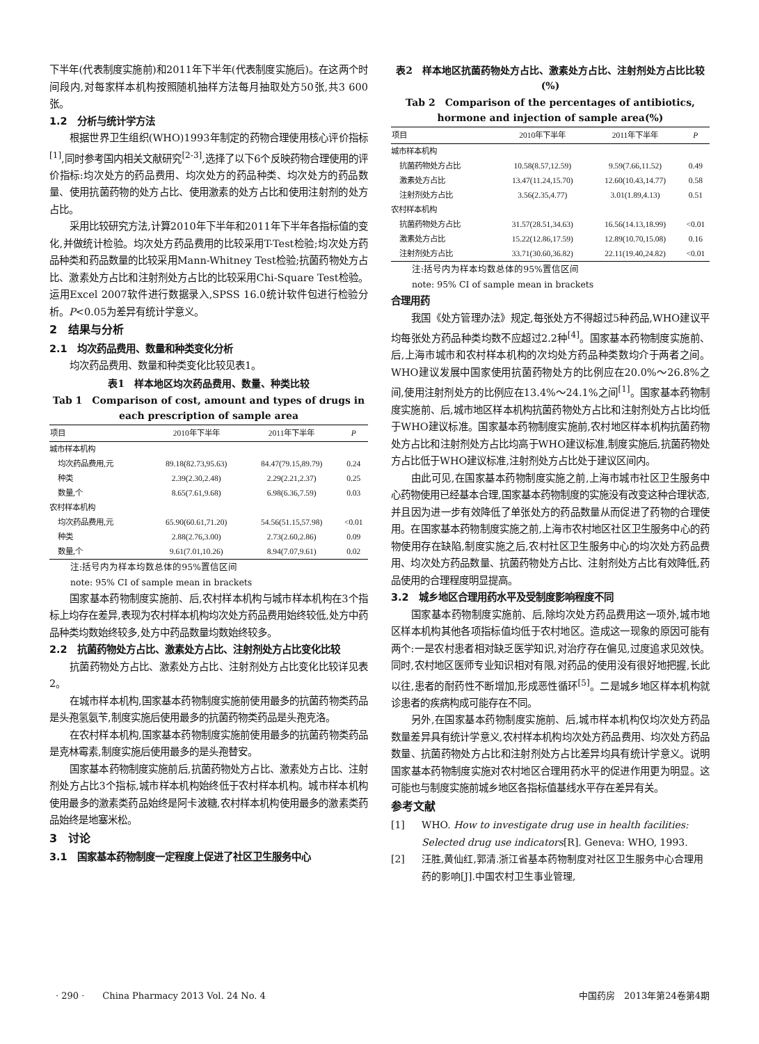下半年(代表制度实施前)和2011年下半年(代表制度实施后)。在这两个时间段内,对每家样本机构按照随机抽样方法每月抽取处方50张,共3 600张。
1.2　分析与统计学方法
根据世界卫生组织(WHO)1993年制定的药物合理使用核心评价指标<sup>[1]</sup>,同时参考国内相关文献研究<sup>[2-3]</sup>,选择了以下6个反映药物合理使用的评价指标:均次处方的药品费用、均次处方的药品种类、均次处方的药品数量、使用抗菌药物的处方占比、使用激素的处方占比和使用注射剂的处方占比。
采用比较研究方法,计算2010年下半年和2011年下半年各指标值的变化,并做统计检验。均次处方药品费用的比较采用T-Test检验;均次处方药品种类和药品数量的比较采用Mann-Whitney Test检验;抗菌药物处方占比、激素处方占比和注射剂处方占比的比较采用Chi-Square Test检验。运用Excel 2007软件进行数据录入,SPSS 16.0统计软件包进行检验分析。P<0.05为差异有统计学意义。
2　结果与分析
2.1　均次药品费用、数量和种类变化分析
均次药品费用、数量和种类变化比较见表1。
表1　样本地区均次药品费用、数量、种类比较
Tab 1　Comparison of cost, amount and types of drugs in each prescription of sample area
| 项目 | 2010年下半年 | 2011年下半年 | P |
| --- | --- | --- | --- |
| 城市样本机构 | | | |
| 均次药品费用,元 | 89.18(82.73,95.63) | 84.47(79.15,89.79) | 0.24 |
| 种类 | 2.39(2.30,2.48) | 2.29(2.21,2.37) | 0.25 |
| 数量,个 | 8.65(7.61,9.68) | 6.98(6.36,7.59) | 0.03 |
| 农村样本机构 | | | |
| 均次药品费用,元 | 65.90(60.61,71.20) | 54.56(51.15,57.98) | <0.01 |
| 种类 | 2.88(2.76,3.00) | 2.73(2.60,2.86) | 0.09 |
| 数量,个 | 9.61(7.01,10.26) | 8.94(7.07,9.61) | 0.02 |
注:括号内为样本均数总体的95%置信区间
note: 95% CI of sample mean in brackets
国家基本药物制度实施前、后,农村样本机构与城市样本机构在3个指标上均存在差异,表现为农村样本机构均次处方药品费用始终较低,处方中药品种类均数始终较多,处方中药品数量均数始终较多。
2.2　抗菌药物处方占比、激素处方占比、注射剂处方占比变化比较
抗菌药物处方占比、激素处方占比、注射剂处方占比变化比较详见表2。
在城市样本机构,国家基本药物制度实施前使用最多的抗菌药物类药品是头孢氢氨苄,制度实施后使用最多的抗菌药物类药品是头孢克洛。
在农村样本机构,国家基本药物制度实施前使用最多的抗菌药物类药品是克林霉素,制度实施后使用最多的是头孢替安。
国家基本药物制度实施前后,抗菌药物处方占比、激素处方占比、注射剂处方占比3个指标,城市样本机构始终低于农村样本机构。城市样本机构使用最多的激素类药品始终是阿卡波糖,农村样本机构使用最多的激素类药品始终是地塞米松。
3　讨论
3.1　国家基本药物制度一定程度上促进了社区卫生服务中心
表2　样本地区抗菌药物处方占比、激素处方占比、注射剂处方占比比较(%)
Tab 2　Comparison of the percentages of antibiotics, hormone and injection of sample area(%)
| 项目 | 2010年下半年 | 2011年下半年 | P |
| --- | --- | --- | --- |
| 城市样本机构 | | | |
| 抗菌药物处方占比 | 10.58(8.57,12.59) | 9.59(7.66,11.52) | 0.49 |
| 激素处方占比 | 13.47(11.24,15.70) | 12.60(10.43,14.77) | 0.58 |
| 注射剂处方占比 | 3.56(2.35,4.77) | 3.01(1.89,4.13) | 0.51 |
| 农村样本机构 | | | |
| 抗菌药物处方占比 | 31.57(28.51,34.63) | 16.56(14.13,18.99) | <0.01 |
| 激素处方占比 | 15.22(12.86,17.59) | 12.89(10.70,15.08) | 0.16 |
| 注射剂处方占比 | 33.71(30.60,36.82) | 22.11(19.40,24.82) | <0.01 |
注:括号内为样本均数总体的95%置信区间
note: 95% CI of sample mean in brackets
合理用药
我国《处方管理办法》规定,每张处方不得超过5种药品,WHO建议平均每张处方药品种类均数不应超过2.2种<sup>[4]</sup>。国家基本药物制度实施前、后,上海市城市和农村样本机构的次均处方药品种类数均介于两者之间。WHO建议发展中国家使用抗菌药物处方的比例应在20.0%～26.8%之间,使用注射剂处方的比例应在13.4%～24.1%之间<sup>[1]</sup>。国家基本药物制度实施前、后,城市地区样本机构抗菌药物处方占比和注射剂处方占比均低于WHO建议标准。国家基本药物制度实施前,农村地区样本机构抗菌药物处方占比和注射剂处方占比均高于WHO建议标准,制度实施后,抗菌药物处方占比低于WHO建议标准,注射剂处方占比处于建议区间内。
由此可见,在国家基本药物制度实施之前,上海市城市社区卫生服务中心药物使用已经基本合理,国家基本药物制度的实施没有改变这种合理状态,并且因为进一步有效降低了单张处方的药品数量从而促进了药物的合理使用。在国家基本药物制度实施之前,上海市农村地区社区卫生服务中心的药物使用存在缺陷,制度实施之后,农村社区卫生服务中心的均次处方药品费用、均次处方药品数量、抗菌药物处方占比、注射剂处方占比有效降低,药品使用的合理程度明显提高。
3.2　城乡地区合理用药水平及受制度影响程度不同
国家基本药物制度实施前、后,除均次处方药品费用这一项外,城市地区样本机构其他各项指标值均低于农村地区。造成这一现象的原因可能有两个:一是农村患者相对缺乏医学知识,对治疗存在偏见,过度追求见效快。同时,农村地区医师专业知识相对有限,对药品的使用没有很好地把握,长此以往,患者的耐药性不断增加,形成恶性循环<sup>[5]</sup>。二是城乡地区样本机构就诊患者的疾病构成可能存在不同。
另外,在国家基本药物制度实施前、后,城市样本机构仅均次处方药品数量差异具有统计学意义,农村样本机构均次处方药品费用、均次处方药品数量、抗菌药物处方占比和注射剂处方占比差异均具有统计学意义。说明国家基本药物制度实施对农村地区合理用药水平的促进作用更为明显。这可能也与制度实施前城乡地区各指标值基线水平存在差异有关。
参考文献
[1] WHO. How to investigate drug use in health facilities: Selected drug use indicators[R]. Geneva: WHO, 1993.
[2] 汪胜,黄仙红,郭清.浙江省基本药物制度对社区卫生服务中心合理用药的影响[J].中国农村卫生事业管理,
· 290 ·　　China Pharmacy 2013 Vol. 24 No. 4 中国药房　2013年第24卷第4期